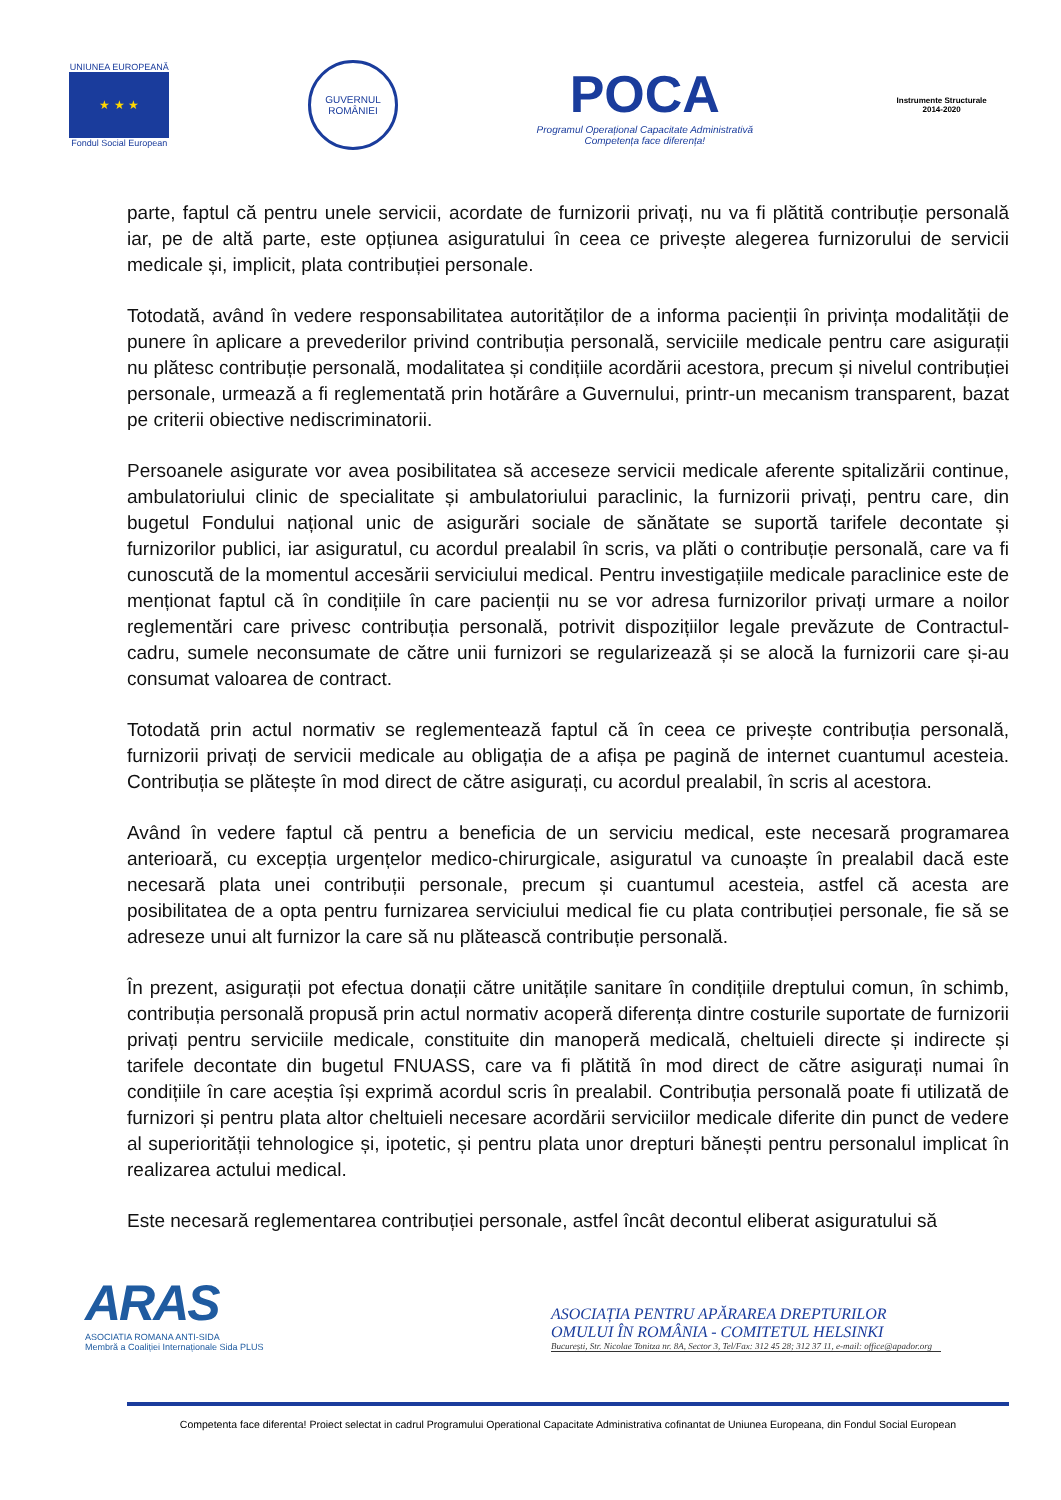UNIUNEA EUROPEANĂ
★ ★ ★
Fondul Social European
GUVERNUL
ROMÂNIEI
POCA
Programul Operațional Capacitate Administrativă
Competența face diferența!
Instrumente Structurale
2014-2020
parte, faptul că pentru unele servicii, acordate de furnizorii privați, nu va fi plătită contribuție personală iar, pe de altă parte, este opțiunea asiguratului în ceea ce privește alegerea furnizorului de servicii medicale și, implicit, plata contribuției personale.
Totodată, având în vedere responsabilitatea autorităților de a informa pacienții în privința modalității de punere în aplicare a prevederilor privind contribuția personală, serviciile medicale pentru care asigurații nu plătesc contribuție personală, modalitatea și condițiile acordării acestora, precum și nivelul contribuției personale, urmează a fi reglementată prin hotărâre a Guvernului, printr-un mecanism transparent, bazat pe criterii obiective nediscriminatorii.
Persoanele asigurate vor avea posibilitatea să acceseze servicii medicale aferente spitalizării continue, ambulatoriului clinic de specialitate și ambulatoriului paraclinic, la furnizorii privați, pentru care, din bugetul Fondului național unic de asigurări sociale de sănătate se suportă tarifele decontate și furnizorilor publici, iar asiguratul, cu acordul prealabil în scris, va plăti o contribuție personală, care va fi cunoscută de la momentul accesării serviciului medical. Pentru investigațiile medicale paraclinice este de menționat faptul că în condițiile în care pacienții nu se vor adresa furnizorilor privați urmare a noilor reglementări care privesc contribuția personală, potrivit dispozițiilor legale prevăzute de Contractul-cadru, sumele neconsumate de către unii furnizori se regularizează și se alocă la furnizorii care și-au consumat valoarea de contract.
Totodată prin actul normativ se reglementează faptul că în ceea ce privește contribuția personală, furnizorii privați de servicii medicale au obligația de a afișa pe pagină de internet cuantumul acesteia. Contribuția se plătește în mod direct de către asigurați, cu acordul prealabil, în scris al acestora.
Având în vedere faptul că pentru a beneficia de un serviciu medical, este necesară programarea anterioară, cu excepția urgențelor medico-chirurgicale, asiguratul va cunoaște în prealabil dacă este necesară plata unei contribuții personale, precum și cuantumul acesteia, astfel că acesta are posibilitatea de a opta pentru furnizarea serviciului medical fie cu plata contribuției personale, fie să se adreseze unui alt furnizor la care să nu plătească contribuție personală.
În prezent, asigurații pot efectua donații către unitățile sanitare în condițiile dreptului comun, în schimb, contribuția personală propusă prin actul normativ acoperă diferența dintre costurile suportate de furnizorii privați pentru serviciile medicale, constituite din manoperă medicală, cheltuieli directe și indirecte și tarifele decontate din bugetul FNUASS, care va fi plătită în mod direct de către asigurați numai în condițiile în care aceștia își exprimă acordul scris în prealabil. Contribuția personală poate fi utilizată de furnizori și pentru plata altor cheltuieli necesare acordării serviciilor medicale diferite din punct de vedere al superiorității tehnologice și, ipotetic, și pentru plata unor drepturi bănești pentru personalul implicat în realizarea actului medical.
Este necesară reglementarea contribuției personale, astfel încât decontul eliberat asiguratului să
ARAS
ASOCIATIA ROMANA ANTI-SIDA
Membră a Coaliției Internaționale Sida PLUS
ASOCIAȚIA PENTRU APĂRAREA DREPTURILOR
OMULUI ÎN ROMÂNIA - COMITETUL HELSINKI
București, Str. Nicolae Tonitza nr. 8A, Sector 3, Tel/Fax: 312 45 28; 312 37 11, e-mail: office@apador.org
Competenta face diferenta! Proiect selectat in cadrul Programului Operational Capacitate Administrativa cofinantat de Uniunea Europeana, din Fondul Social European